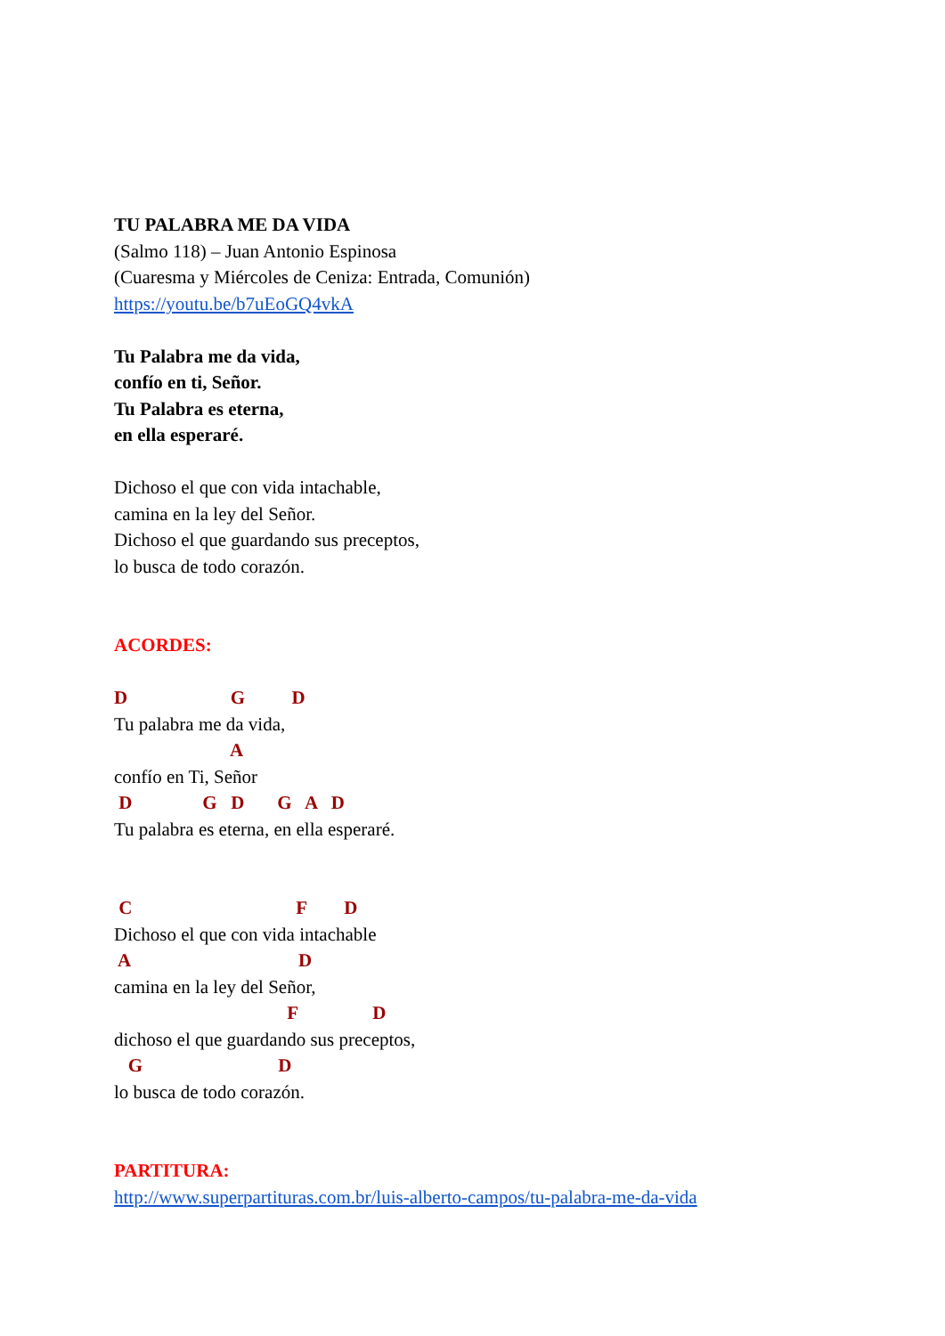TU PALABRA ME DA VIDA
(Salmo 118) – Juan Antonio Espinosa
(Cuaresma y Miércoles de Ceniza: Entrada, Comunión)
https://youtu.be/b7uEoGQ4vkA
Tu Palabra me da vida,
confío en ti, Señor.
Tu Palabra es eterna,
en ella esperaré.
Dichoso el que con vida intachable,
camina en la ley del Señor.
Dichoso el que guardando sus preceptos,
lo busca de todo corazón.
ACORDES:
D G D
Tu palabra me da vida,
A
confío en Ti, Señor
D G D G A D
Tu palabra es eterna, en ella esperaré.
C F D
Dichoso el que con vida intachable
A D
camina en la ley del Señor,
F D
dichoso el que guardando sus preceptos,
G D
lo busca de todo corazón.
PARTITURA:
http://www.superpartituras.com.br/luis-alberto-campos/tu-palabra-me-da-vida